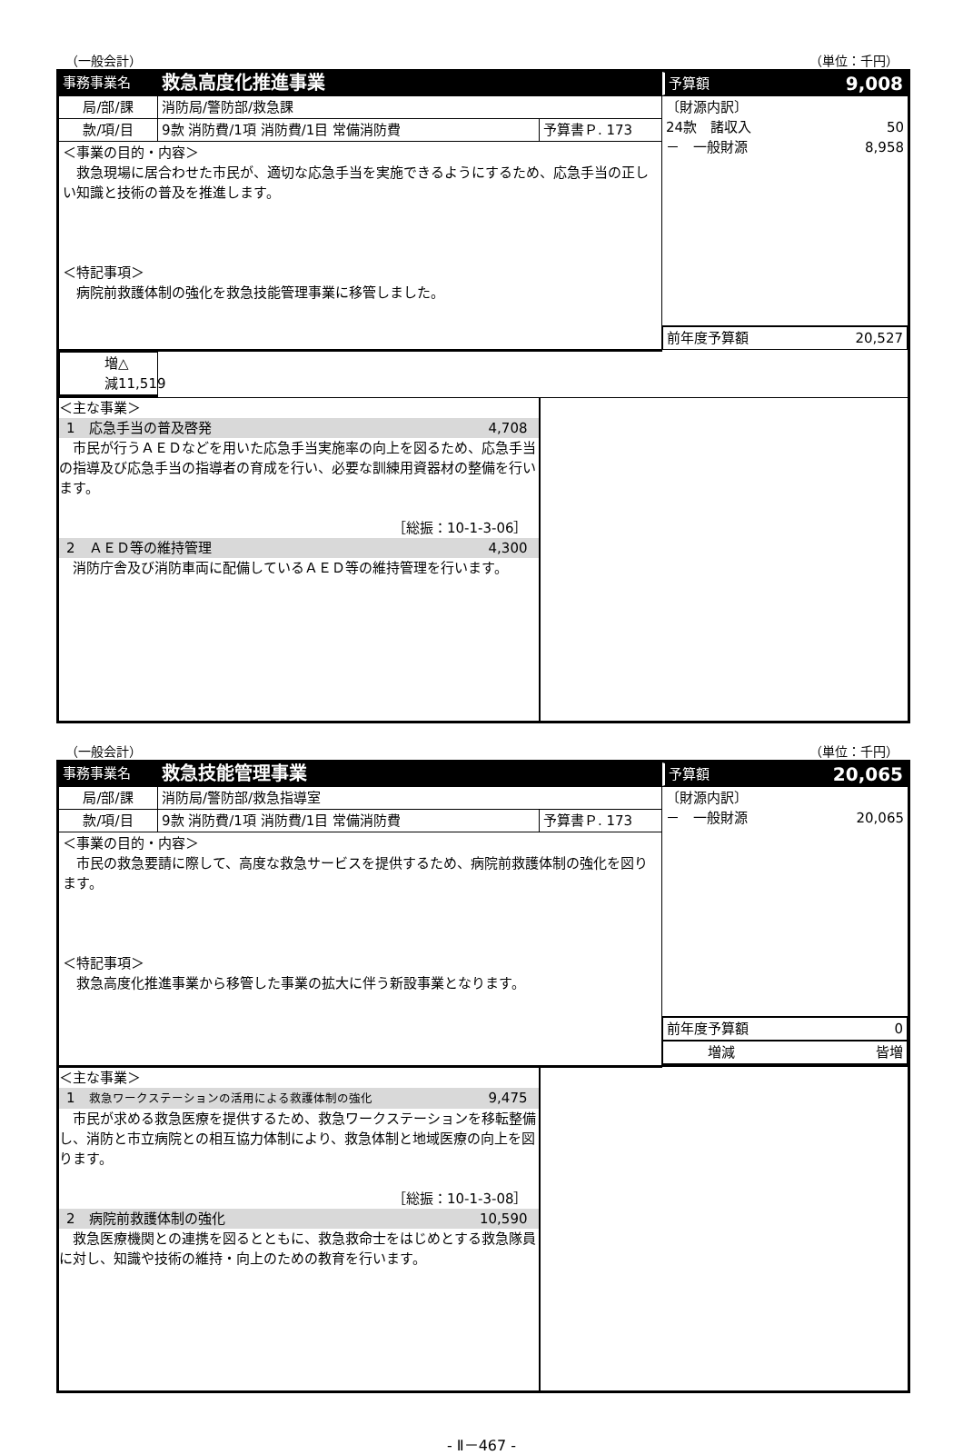（一般会計） （単位：千円）
| 事務事業名 | 救急高度化推進事業 | | 予算額 9,008 |
| 局/部/課 | 消防局/警防部/救急課 | | 〔財源内訳〕 24款 諸収入 50 － 一般財源 8,958 |
| 款/項/目 | 9款 消防費/1項 消防費/1目 常備消防費 | 予算書Ｐ. 173 | |
| ＜事業の目的・内容＞ 救急現場に居合わせた市民が、適切な応急手当を実施できるようにするため、応急手当の正しい知識と技術の普及を推進します。 ＜特記事項＞ 病院前救護体制の強化を救急技能管理事業に移管しました。 | | | |
| | | | 前年度予算額 20,527 |
| | | | 増減 △ 11,519 |
| ＜主な事業＞ 1 応急手当の普及啓発 4,708 市民が行うＡＥＤなどを用いた応急手当実施率の向上を図るため、応急手当の指導及び応急手当の指導者の育成を行い、必要な訓練用資器材の整備を行います。 ［総振：10-1-3-06］ 2 ＡＥＤ等の維持管理 4,300 消防庁舎及び消防車両に配備しているＡＥＤ等の維持管理を行います。 | | | |
（一般会計） （単位：千円）
| 事務事業名 | 救急技能管理事業 | | 予算額 20,065 |
| 局/部/課 | 消防局/警防部/救急指導室 | | 〔財源内訳〕 － 一般財源 20,065 |
| 款/項/目 | 9款 消防費/1項 消防費/1目 常備消防費 | 予算書Ｐ. 173 | |
| ＜事業の目的・内容＞ 市民の救急要請に際して、高度な救急サービスを提供するため、病院前救護体制の強化を図ります。 ＜特記事項＞ 救急高度化推進事業から移管した事業の拡大に伴う新設事業となります。 | | | |
| | | | 前年度予算額 0 |
| | | | 増減 皆増 |
| ＜主な事業＞ 1 救急ワークステーションの活用による救護体制の強化 9,475 市民が求める救急医療を提供するため、救急ワークステーションを移転整備し、消防と市立病院との相互協力体制により、救急体制と地域医療の向上を図ります。 ［総振：10-1-3-08］ 2 病院前救護体制の強化 10,590 救急医療機関との連携を図るとともに、救急救命士をはじめとする救急隊員に対し、知識や技術の維持・向上のための教育を行います。 | | | |
- Ⅱ－467 -